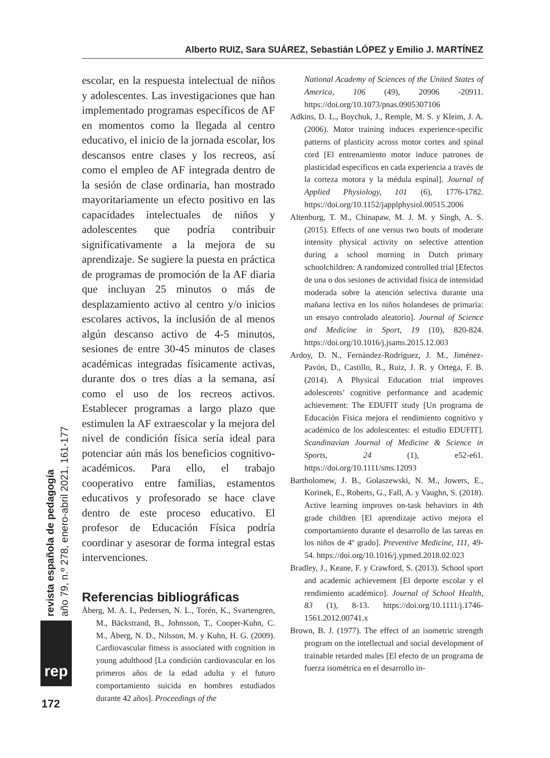Alberto RUIZ, Sara SUÁREZ, Sebastián LÓPEZ y Emilio J. MARTÍNEZ
escolar, en la respuesta intelectual de niños y adolescentes. Las investigaciones que han implementado programas específicos de AF en momentos como la llegada al centro educativo, el inicio de la jornada escolar, los descansos entre clases y los recreos, así como el empleo de AF integrada dentro de la sesión de clase ordinaria, han mostrado mayoritariamente un efecto positivo en las capacidades intelectuales de niños y adolescentes que podría contribuir significativamente a la mejora de su aprendizaje. Se sugiere la puesta en práctica de programas de promoción de la AF diaria que incluyan 25 minutos o más de desplazamiento activo al centro y/o inicios escolares activos, la inclusión de al menos algún descanso activo de 4-5 minutos, sesiones de entre 30-45 minutos de clases académicas integradas físicamente activas, durante dos o tres días a la semana, así como el uso de los recreos activos. Establecer programas a largo plazo que estimulen la AF extraescolar y la mejora del nivel de condición física sería ideal para potenciar aún más los beneficios cognitivo-académicos. Para ello, el trabajo cooperativo entre familias, estamentos educativos y profesorado se hace clave dentro de este proceso educativo. El profesor de Educación Física podría coordinar y asesorar de forma integral estas intervenciones.
Referencias bibliográficas
Åberg, M. A. I., Pedersen, N. L., Torén, K., Svartengren, M., Bäckstrand, B., Johnsson, T., Cooper-Kuhn, C. M., Åberg, N. D., Nilsson, M. y Kuhn, H. G. (2009). Cardiovascular fitness is associated with cognition in young adulthood [La condición cardiovascular en los primeros años de la edad adulta y el futuro comportamiento suicida en hombres estudiados durante 42 años]. Proceedings of the
National Academy of Sciences of the United States of America, 106 (49), 20906 -20911. https://doi.org/10.1073/pnas.0905307106
Adkins, D. L., Boychuk, J., Remple, M. S. y Kleim, J. A. (2006). Motor training induces experience-specific patterns of plasticity across motor cortex and spinal cord [El entrenamiento motor induce patrones de plasticidad específicos en cada experiencia a través de la corteza motora y la médula espinal]. Journal of Applied Physiology, 101 (6), 1776-1782. https://doi.org/10.1152/japplphysiol.00515.2006
Altenburg, T. M., Chinapaw, M. J. M. y Singh, A. S. (2015). Effects of one versus two bouts of moderate intensity physical activity on selective attention during a school morning in Dutch primary schoolchildren: A randomized controlled trial [Efectos de una o dos sesiones de actividad física de intensidad moderada sobre la atención selectiva durante una mañana lectiva en los niños holandeses de primaria: un ensayo controlado aleatorio]. Journal of Science and Medicine in Sport, 19 (10), 820-824. https://doi.org/10.1016/j.jsams.2015.12.003
Ardoy, D. N., Fernández-Rodríguez, J. M., Jiménez-Pavón, D., Castillo, R., Ruiz, J. R. y Ortega, F. B. (2014). A Physical Education trial improves adolescents’ cognitive performance and academic achievement: The EDUFIT study [Un programa de Educación Física mejora el rendimiento cognitivo y académico de los adolescentes: el estudio EDUFIT]. Scandinavian Journal of Medicine & Science in Sports, 24 (1), e52-e61. https://doi.org/10.1111/sms.12093
Bartholomew, J. B., Golaszewski, N. M., Jowers, E., Korinek, E., Roberts, G., Fall, A. y Vaughn, S. (2018). Active learning improves on-task behaviors in 4th grade children [El aprendizaje activo mejora el comportamiento durante el desarrollo de las tareas en los niños de 4º grado]. Preventive Medicine, 111, 49-54. https://doi.org/10.1016/j.ypmed.2018.02.023
Bradley, J., Keane, F. y Crawford, S. (2013). School sport and academic achievement [El deporte escolar y el rendimiento académico]. Journal of School Health, 83 (1), 8-13. https://doi.org/10.1111/j.1746-1561.2012.00741.x
Brown, B. J. (1977). The effect of an isometric strength program on the intellectual and social development of trainable retarded males [El efecto de un programa de fuerza isométrica en el desarrollo in-
revista española de pedagogía
año 79, n.º 278, enero-abril 2021, 161-177
rep
172